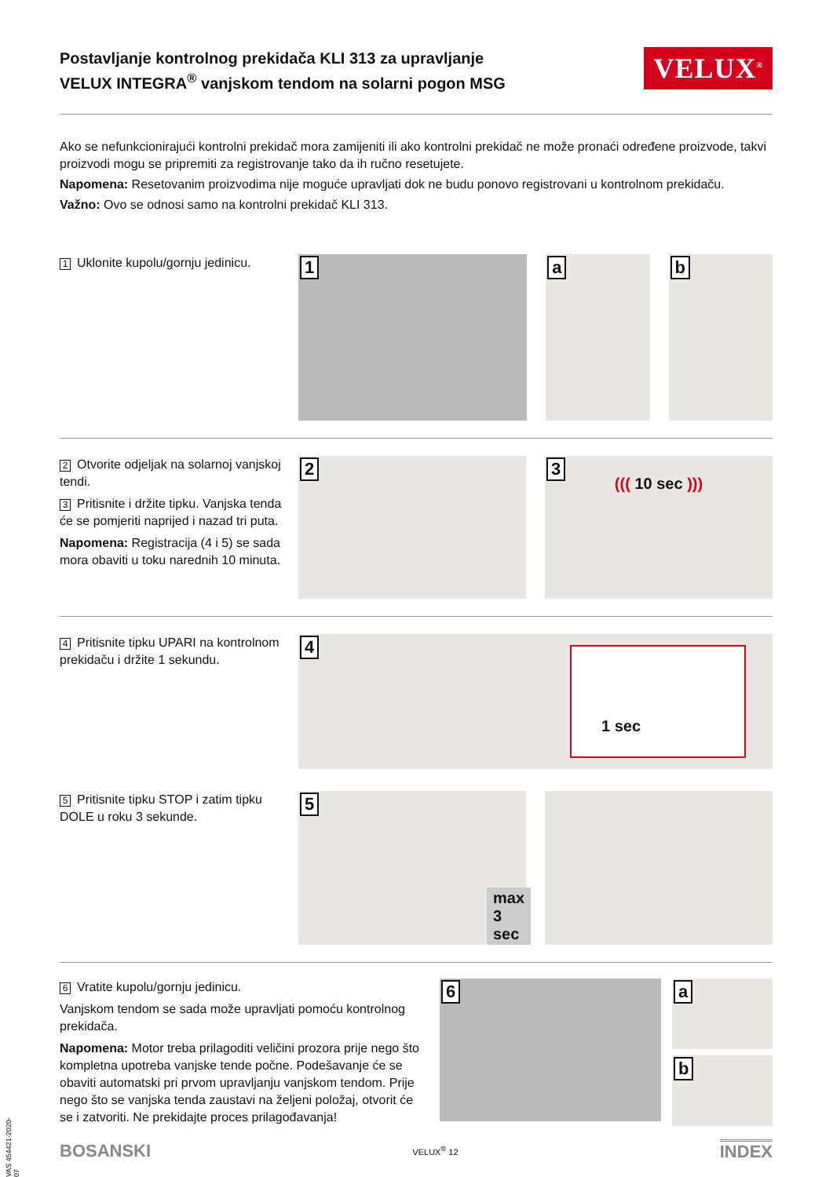Postavljanje kontrolnog prekidača KLI 313 za upravljanje
VELUX INTEGRA<sup>®</sup> vanjskom tendom na solarni pogon MSG
VELUX<sup>®</sup>
Ako se nefunkcionirajući kontrolni prekidač mora zamijeniti ili ako kontrolni prekidač ne može pronaći određene proizvode, takvi proizvodi mogu se pripremiti za registrovanje tako da ih ručno resetujete.
Napomena: Resetovanim proizvodima nije moguće upravljati dok ne budu ponovo registrovani u kontrolnom prekidaču.
Važno: Ovo se odnosi samo na kontrolni prekidač KLI 313.
1 Uklonite kupolu/gornju jedinicu.
1
a
b
2 Otvorite odjeljak na solarnoj vanjskoj tendi.
3 Pritisnite i držite tipku. Vanjska tenda će se pomjeriti naprijed i nazad tri puta.
Napomena: Registracija (4 i 5) se sada mora obaviti u toku narednih 10 minuta.
2
3
((( 10 sec )))
4 Pritisnite tipku UPARI na kontrolnom prekidaču i držite 1 sekundu.
4 1 sec
5 Pritisnite tipku STOP i zatim tipku DOLE u roku 3 sekunde.
5
max 3 sec
6 Vratite kupolu/gornju jedinicu.
Vanjskom tendom se sada može upravljati pomoću kontrolnog prekidača.
Napomena: Motor treba prilagoditi veličini prozora prije nego što kompletna upotreba vanjske tende počne. Podešavanje će se obaviti automatski pri prvom upravljanju vanjskom tendom. Prije nego što se vanjska tenda zaustavi na željeni položaj, otvorit će se i zatvoriti. Ne prekidajte proces prilagođavanja!
6
a
b
BOSANSKI VELUX<sup>®</sup> 12 INDEX
VAS 454421-2020-07